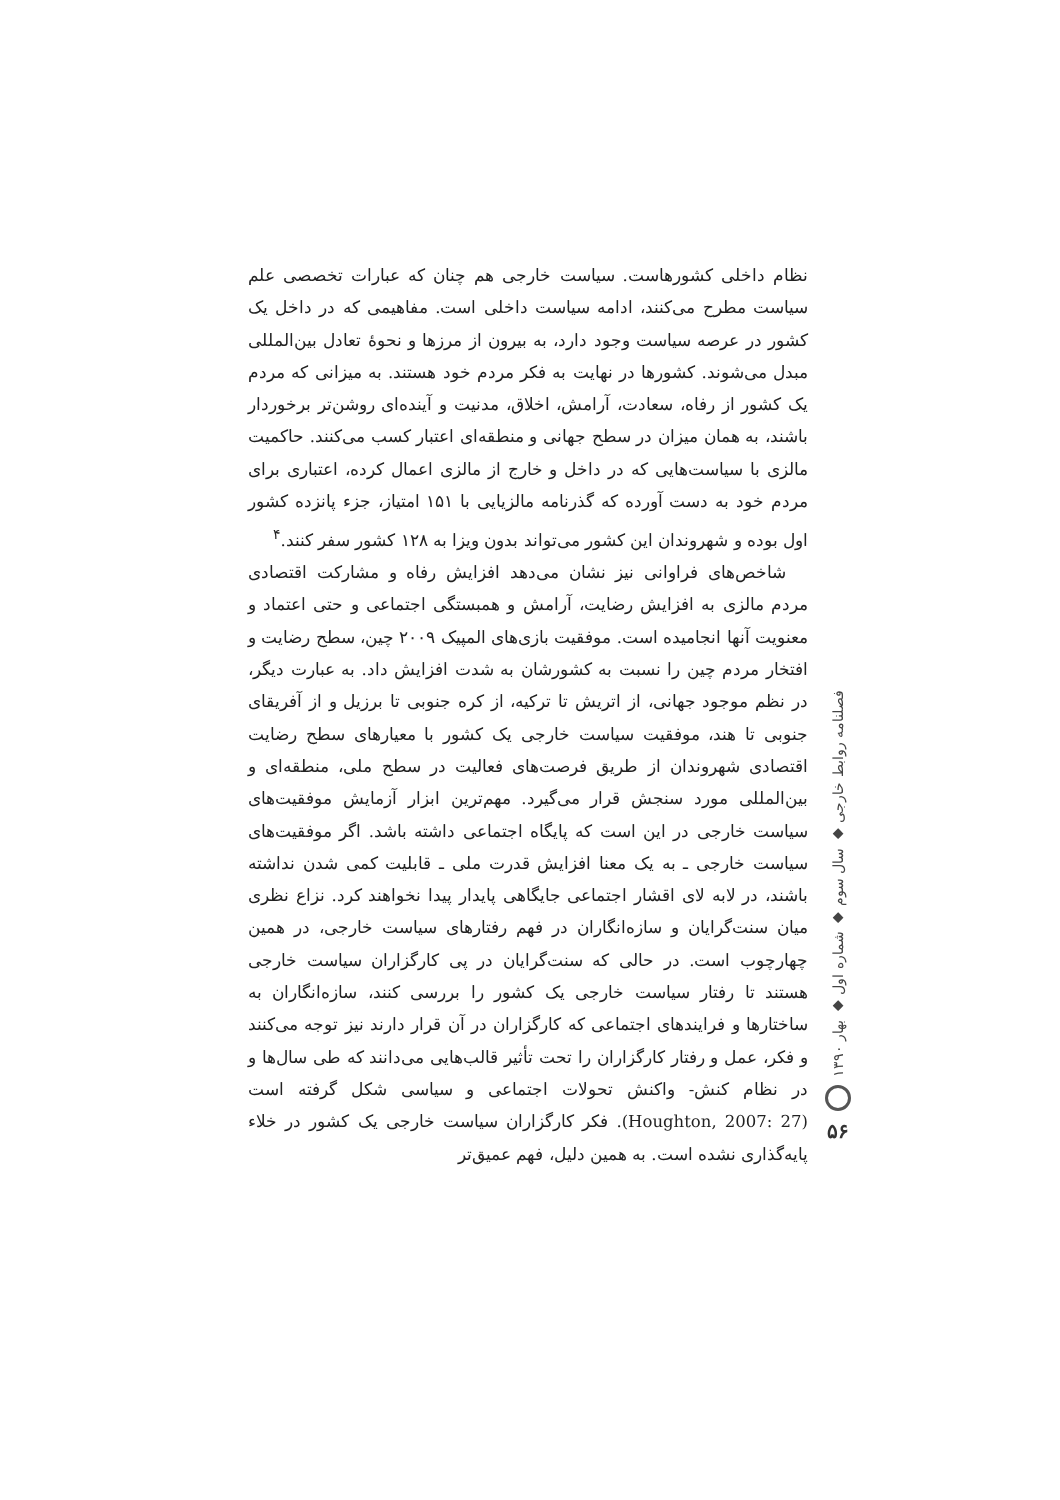نظام داخلی کشورهاست. سیاست خارجی هم چنان که عبارات تخصصی علم سیاست مطرح می‌کنند، ادامه سیاست داخلی است. مفاهیمی که در داخل یک کشور در عرصه سیاست وجود دارد، به بیرون از مرزها و نحوهٔ تعادل بین‌المللی مبدل می‌شوند. کشورها در نهایت به فکر مردم خود هستند. به میزانی که مردم یک کشور از رفاه، سعادت، آرامش، اخلاق، مدنیت و آینده‌ای روشن‌تر برخوردار باشند، به همان میزان در سطح جهانی و منطقه‌ای اعتبار کسب می‌کنند. حاکمیت مالزی با سیاست‌هایی که در داخل و خارج از مالزی اعمال کرده، اعتباری برای مردم خود به دست آورده که گذرنامه مالزیایی با ۱۵۱ امتیاز، جزء پانزده کشور اول بوده و شهروندان این کشور می‌تواند بدون ویزا به ۱۲۸ کشور سفر کنند.<sup>۴</sup>
شاخص‌های فراوانی نیز نشان می‌دهد افزایش رفاه و مشارکت اقتصادی مردم مالزی به افزایش رضایت، آرامش و همبستگی اجتماعی و حتی اعتماد و معنویت آنها انجامیده است. موفقیت بازی‌های المپیک ۲۰۰۹ چین، سطح رضایت و افتخار مردم چین را نسبت به کشورشان به شدت افزایش داد. به عبارت دیگر، در نظم موجود جهانی، از اتریش تا ترکیه، از کره جنوبی تا برزیل و از آفریقای جنوبی تا هند، موفقیت سیاست خارجی یک کشور با معیارهای سطح رضایت اقتصادی شهروندان از طریق فرصت‌های فعالیت در سطح ملی، منطقه‌ای و بین‌المللی مورد سنجش قرار می‌گیرد. مهم‌ترین ابزار آزمایش موفقیت‌های سیاست خارجی در این است که پایگاه اجتماعی داشته باشد. اگر موفقیت‌های سیاست خارجی ـ به یک معنا افزایش قدرت ملی ـ قابلیت کمی شدن نداشته باشند، در لابه لای اقشار اجتماعی جایگاهی پایدار پیدا نخواهند کرد. نزاع نظری میان سنت‌گرایان و سازه‌انگاران در فهم رفتارهای سیاست خارجی، در همین چهارچوب است. در حالی که سنت‌گرایان در پی کارگزاران سیاست خارجی هستند تا رفتار سیاست خارجی یک کشور را بررسی کنند، سازه‌انگاران به ساختارها و فرایندهای اجتماعی که کارگزاران در آن قرار دارند نیز توجه می‌کنند و فکر، عمل و رفتار کارگزاران را تحت تأثیر قالب‌هایی می‌دانند که طی سال‌ها و در نظام کنش- واکنش تحولات اجتماعی و سیاسی شکل گرفته است (Houghton, 2007: 27). فکر کارگزاران سیاست خارجی یک کشور در خلاء پایه‌گذاری نشده است. به همین دلیل، فهم عمیق‌تر
فصلنامه روابط خارجی ◆ سال سوم ◆ شماره اول ◆ بهار ۱۳۹۰
۵۶